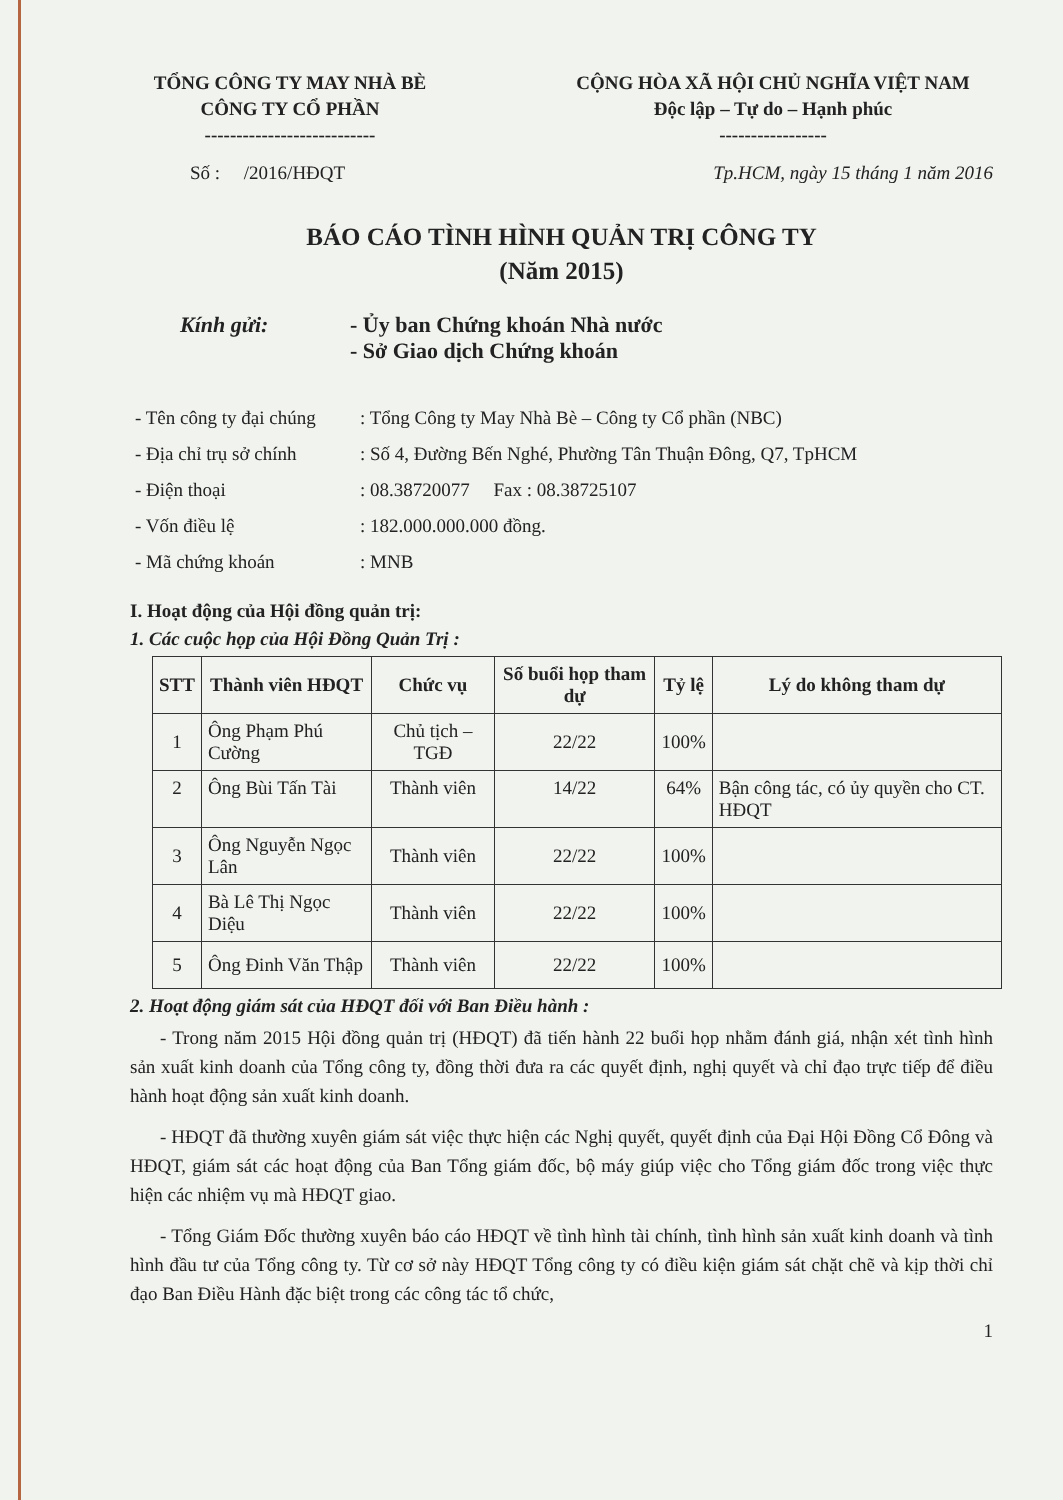TỔNG CÔNG TY MAY NHÀ BÈ
CÔNG TY CỔ PHẦN
---------------------------
CỘNG HÒA XÃ HỘI CHỦ NGHĨA VIỆT NAM
Độc lập – Tự do – Hạnh phúc
-----------------
Số : /2016/HĐQT Tp.HCM, ngày 15 tháng 1 năm 2016
BÁO CÁO TÌNH HÌNH QUẢN TRỊ CÔNG TY
(Năm 2015)
Kính gửi: - Ủy ban Chứng khoán Nhà nước
- Sở Giao dịch Chứng khoán
- Tên công ty đại chúng: Tổng Công ty May Nhà Bè – Công ty Cổ phần (NBC)
- Địa chỉ trụ sở chính: Số 4, Đường Bến Nghé, Phường Tân Thuận Đông, Q7, TpHCM
- Điện thoại: 08.38720077 Fax : 08.38725107
- Vốn điều lệ: 182.000.000.000 đồng.
- Mã chứng khoán: MNB
I. Hoạt động của Hội đồng quản trị:
1. Các cuộc họp của Hội Đồng Quản Trị :
| STT | Thành viên HĐQT | Chức vụ | Số buổi họp tham dự | Tỷ lệ | Lý do không tham dự |
| --- | --- | --- | --- | --- | --- |
| 1 | Ông Phạm Phú Cường | Chủ tịch – TGĐ | 22/22 | 100% | |
| 2 | Ông Bùi Tấn Tài | Thành viên | 14/22 | 64% | Bận công tác, có ủy quyền cho CT. HĐQT |
| 3 | Ông Nguyễn Ngọc Lân | Thành viên | 22/22 | 100% | |
| 4 | Bà Lê Thị Ngọc Diệu | Thành viên | 22/22 | 100% | |
| 5 | Ông Đinh Văn Thập | Thành viên | 22/22 | 100% | |
2. Hoạt động giám sát của HĐQT đối với Ban Điều hành :
- Trong năm 2015 Hội đồng quản trị (HĐQT) đã tiến hành 22 buổi họp nhằm đánh giá, nhận xét tình hình sản xuất kinh doanh của Tổng công ty, đồng thời đưa ra các quyết định, nghị quyết và chỉ đạo trực tiếp để điều hành hoạt động sản xuất kinh doanh.
- HĐQT đã thường xuyên giám sát việc thực hiện các Nghị quyết, quyết định của Đại Hội Đồng Cổ Đông và HĐQT, giám sát các hoạt động của Ban Tổng giám đốc, bộ máy giúp việc cho Tổng giám đốc trong việc thực hiện các nhiệm vụ mà HĐQT giao.
- Tổng Giám Đốc thường xuyên báo cáo HĐQT về tình hình tài chính, tình hình sản xuất kinh doanh và tình hình đầu tư của Tổng công ty. Từ cơ sở này HĐQT Tổng công ty có điều kiện giám sát chặt chẽ và kịp thời chỉ đạo Ban Điều Hành đặc biệt trong các công tác tổ chức,
1